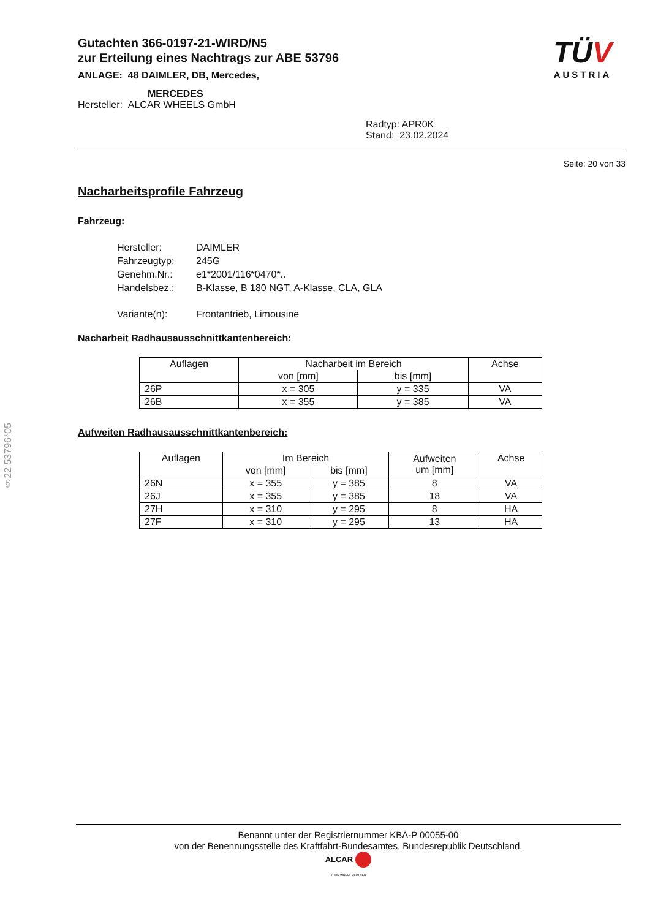Gutachten 366-0197-21-WIRD/N5
zur Erteilung eines Nachtrags zur ABE 53796
ANLAGE: 48 DAIMLER, DB, Mercedes,
MERCEDES
Hersteller: ALCAR WHEELS GmbH
Radtyp: APR0K
Stand: 23.02.2024
TÜV
AUSTRIA
Seite: 20 von 33
Nacharbeitsprofile Fahrzeug
Fahrzeug:
| Hersteller: | DAIMLER |
| Fahrzeugtyp: | 245G |
| Genehm.Nr.: | e1*2001/116*0470*.. |
| Handelsbez.: | B-Klasse, B 180 NGT, A-Klasse, CLA, GLA |
| Variante(n): | Frontantrieb, Limousine |
Nacharbeit Radhausausschnittkantenbereich:
| Auflagen | Nacharbeit im Bereich | | Achse |
| --- | --- | --- | --- |
| | von [mm] | bis [mm] | |
| 26P | x = 305 | y = 335 | VA |
| 26B | x = 355 | y = 385 | VA |
Aufweiten Radhausausschnittkantenbereich:
| Auflagen | Im Bereich | | Aufweiten um [mm] | Achse |
| --- | --- | --- | --- | --- |
| | von [mm] | bis [mm] | | |
| 26N | x = 355 | y = 385 | 8 | VA |
| 26J | x = 355 | y = 385 | 18 | VA |
| 27H | x = 310 | y = 295 | 8 | HA |
| 27F | x = 310 | y = 295 | 13 | HA |
§22 53796*05
Benannt unter der Registriernummer KBA-P 00055-00
von der Benennungsstelle des Kraftfahrt-Bundesamtes, Bundesrepublik Deutschland.
ALCAR
YOUR WHEEL PARTNER